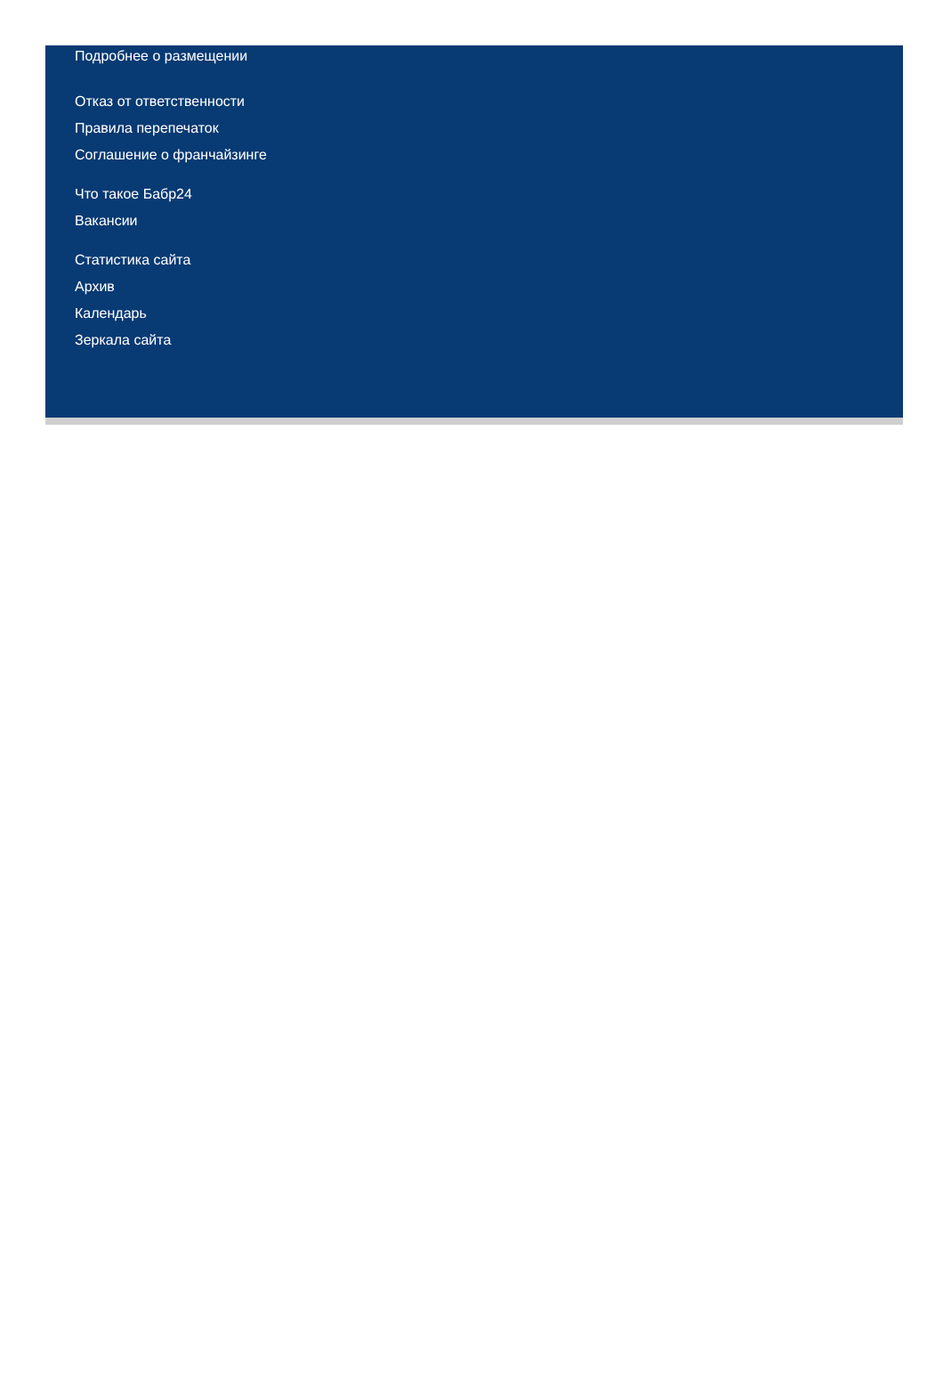Подробнее о размещении
Отказ от ответственности
Правила перепечаток
Соглашение о франчайзинге
Что такое Бабр24
Вакансии
Статистика сайта
Архив
Календарь
Зеркала сайта